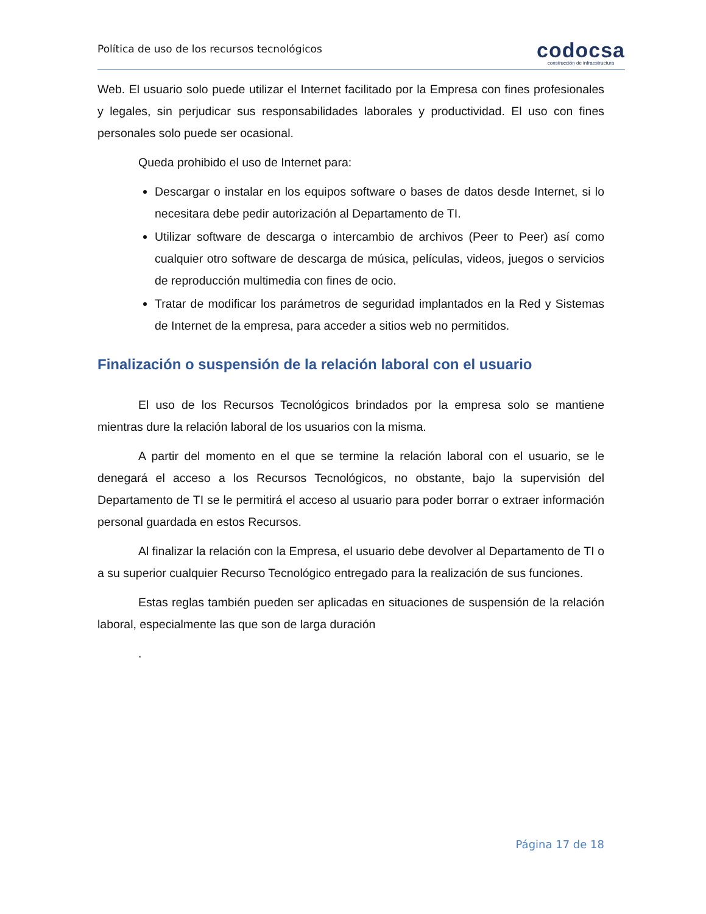Política de uso de los recursos tecnológicos
codocsa
construcción de infraestructura
Web. El usuario solo puede utilizar el Internet facilitado por la Empresa con fines profesionales y legales, sin perjudicar sus responsabilidades laborales y productividad. El uso con fines personales solo puede ser ocasional.
Queda prohibido el uso de Internet para:
Descargar o instalar en los equipos software o bases de datos desde Internet, si lo necesitara debe pedir autorización al Departamento de TI.
Utilizar software de descarga o intercambio de archivos (Peer to Peer) así como cualquier otro software de descarga de música, películas, videos, juegos o servicios de reproducción multimedia con fines de ocio.
Tratar de modificar los parámetros de seguridad implantados en la Red y Sistemas de Internet de la empresa, para acceder a sitios web no permitidos.
Finalización o suspensión de la relación laboral con el usuario
El uso de los Recursos Tecnológicos brindados por la empresa solo se mantiene mientras dure la relación laboral de los usuarios con la misma.
A partir del momento en el que se termine la relación laboral con el usuario, se le denegará el acceso a los Recursos Tecnológicos, no obstante, bajo la supervisión del Departamento de TI se le permitirá el acceso al usuario para poder borrar o extraer información personal guardada en estos Recursos.
Al finalizar la relación con la Empresa, el usuario debe devolver al Departamento de TI o a su superior cualquier Recurso Tecnológico entregado para la realización de sus funciones.
Estas reglas también pueden ser aplicadas en situaciones de suspensión de la relación laboral, especialmente las que son de larga duración
.
Página 17 de 18